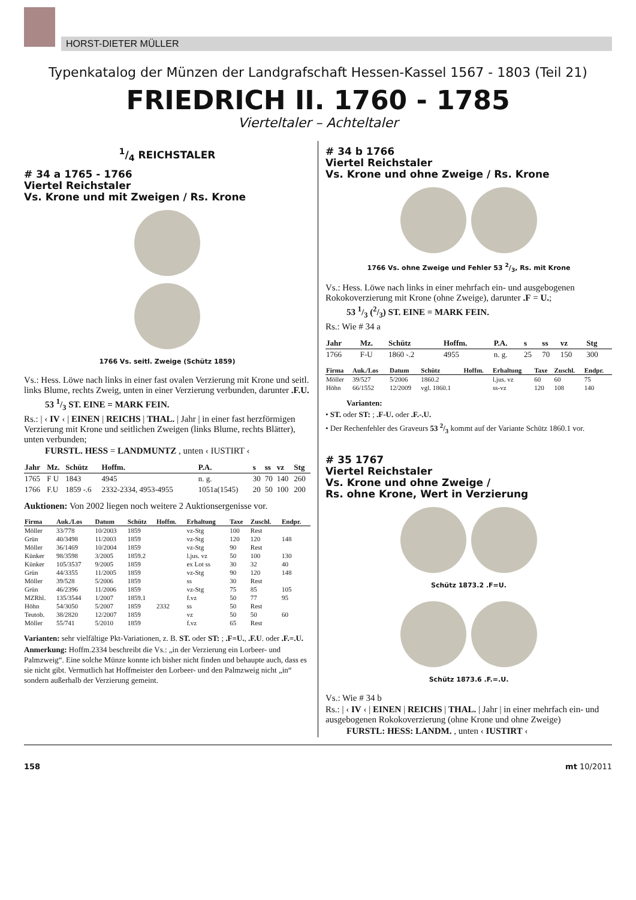HORST-DIETER MÜLLER
Typenkatalog der Münzen der Landgrafschaft Hessen-Kassel 1567 - 1803 (Teil 21)
FRIEDRICH II. 1760 - 1785
Vierteltaler – Achteltaler
1/4 REICHSTALER
# 34 a 1765 - 1766
Viertel Reichstaler
Vs. Krone und mit Zweigen / Rs. Krone
1766 Vs. seitl. Zweige (Schütz 1859)
Vs.: Hess. Löwe nach links in einer fast ovalen Verzierung mit Krone und seitl. links Blume, rechts Zweig, unten in einer Verzierung verbunden, darunter .F.U.
53 1/3 ST. EINE = MARK FEIN.
Rs.: | ‹ IV ‹ | EINEN | REICHS | THAL. | Jahr | in einer fast herzförmigen Verzierung mit Krone und seitlichen Zweigen (links Blume, rechts Blätter), unten verbunden;
FURSTL. HESS = LANDMUNTZ , unten ‹ IUSTIRT ‹
| Jahr | Mz. | Schütz | Hoffm. | P.A. | s | ss | vz | Stg |
| --- | --- | --- | --- | --- | --- | --- | --- | --- |
| 1765 | F U | 1843 | 4945 | n. g. | 30 | 70 | 140 | 260 |
| 1766 | F.U | 1859 -.6 | 2332-2334, 4953-4955 | 1051a(1545) | 20 | 50 | 100 | 200 |
Auktionen: Von 2002 liegen noch weitere 2 Auktionsergenisse vor.
| Firma | Auk./Los | Datum | Schütz | Hoffm. | Erhaltung | Taxe | Zuschl. | Endpr. |
| --- | --- | --- | --- | --- | --- | --- | --- | --- |
| Möller | 33/778 | 10/2003 | 1859 | | vz-Stg | 100 | Rest | |
| Grün | 40/3498 | 11/2003 | 1859 | | vz-Stg | 120 | 120 | 148 |
| Möller | 36/1469 | 10/2004 | 1859 | | vz-Stg | 90 | Rest | |
| Künker | 98/3598 | 3/2005 | 1859.2 | | l.jus. vz | 50 | 100 | 130 |
| Künker | 105/3537 | 9/2005 | 1859 | | ex Lot ss | 30 | 32 | 40 |
| Grün | 44/3355 | 11/2005 | 1859 | | vz-Stg | 90 | 120 | 148 |
| Möller | 39/528 | 5/2006 | 1859 | | ss | 30 | Rest | |
| Grün | 46/2396 | 11/2006 | 1859 | | vz-Stg | 75 | 85 | 105 |
| MZRhl. | 135/3544 | 1/2007 | 1859.1 | | f.vz | 50 | 77 | 95 |
| Höhn | 54/3050 | 5/2007 | 1859 | 2332 | ss | 50 | Rest | |
| Teutob. | 38/2820 | 12/2007 | 1859 | | vz | 50 | 50 | 60 |
| Möller | 55/741 | 5/2010 | 1859 | | f.vz | 65 | Rest | |
Varianten: sehr vielfältige Pkt-Variationen, z. B. ST. oder ST: ; .F=U., .F.U. oder .F.=.U.
Anmerkung: Hoffm.2334 beschreibt die Vs.: „in der Verzierung ein Lorbeer- und Palmzweig“. Eine solche Münze konnte ich bisher nicht finden und behaupte auch, dass es sie nicht gibt. Vermutlich hat Hoffmeister den Lorbeer- und den Palmzweig nicht „in“ sondern außerhalb der Verzierung gemeint.
# 34 b 1766
Viertel Reichstaler
Vs. Krone und ohne Zweige / Rs. Krone
1766 Vs. ohne Zweige und Fehler 53 2/3, Rs. mit Krone
Vs.: Hess. Löwe nach links in einer mehrfach ein- und ausgebogenen Rokokoverzierung mit Krone (ohne Zweige), darunter .F = U.;
53 1/3 (2/3) ST. EINE = MARK FEIN.
Rs.: Wie # 34 a
| Jahr | Mz. | Schütz | Hoffm. | P.A. | s | ss | vz | Stg |
| --- | --- | --- | --- | --- | --- | --- | --- | --- |
| 1766 | F-U | 1860 -.2 | 4955 | n. g. | 25 | 70 | 150 | 300 |
| Firma | Auk./Los | Datum | Schütz | Hoffm. | Erhaltung | Taxe | Zuschl. | Endpr. |
| --- | --- | --- | --- | --- | --- | --- | --- | --- |
| Möller | 39/527 | 5/2006 | 1860.2 | | l.jus. vz | 60 | 60 | 75 |
| Höhn | 66/1552 | 12/2009 | vgl. 1860.1 | | ss-vz | 120 | 108 | 140 |
Varianten:
• ST. oder ST: ; .F-U. oder .F.-.U.
• Der Rechenfehler des Graveurs 53 2/3 kommt auf der Variante Schütz 1860.1 vor.
# 35 1767
Viertel Reichstaler
Vs. Krone und ohne Zweige /
Rs. ohne Krone, Wert in Verzierung
Schütz 1873.2 .F=U.
Schütz 1873.6 .F.=.U.
Vs.: Wie # 34 b
Rs.: | ‹ IV ‹ | EINEN | REICHS | THAL. | Jahr | in einer mehrfach ein- und ausgebogenen Rokokoverzierung (ohne Krone und ohne Zweige)
FURSTL: HESS: LANDM. , unten ‹ IUSTIRT ‹
158 mt 10/2011